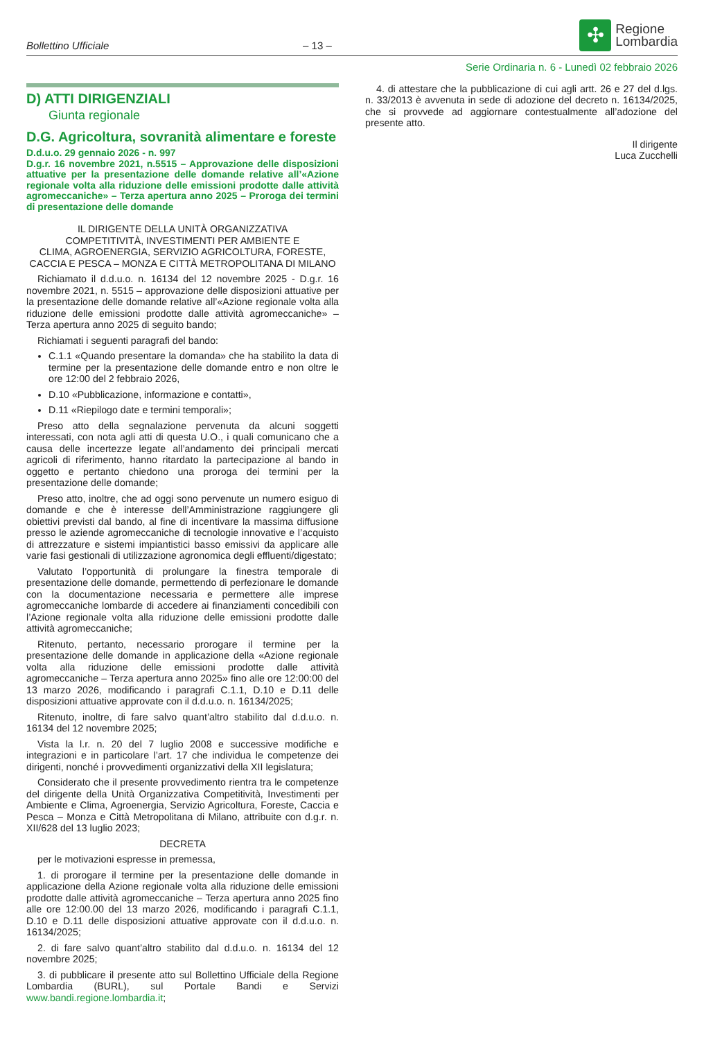Bollettino Ufficiale
– 13 –
✣
Regione
Lombardia
Serie Ordinaria n. 6 - Lunedì 02 febbraio 2026
D) ATTI DIRIGENZIALI
Giunta regionale
D.G. Agricoltura, sovranità alimentare e foreste
D.d.u.o. 29 gennaio 2026 - n. 997
D.g.r. 16 novembre 2021, n.5515 – Approvazione delle disposizioni attuative per la presentazione delle domande relative all’«Azione regionale volta alla riduzione delle emissioni prodotte dalle attività agromeccaniche» – Terza apertura anno 2025 – Proroga dei termini di presentazione delle domande
IL DIRIGENTE DELLA UNITÀ ORGANIZZATIVA
COMPETITIVITÀ, INVESTIMENTI PER AMBIENTE E
CLIMA, AGROENERGIA, SERVIZIO AGRICOLTURA, FORESTE,
CACCIA E PESCA – MONZA E CITTÀ METROPOLITANA DI MILANO
Richiamato il d.d.u.o. n. 16134 del 12 novembre 2025 - D.g.r. 16 novembre 2021, n. 5515 – approvazione delle disposizioni attuative per la presentazione delle domande relative all’«Azione regionale volta alla riduzione delle emissioni prodotte dalle attività agromeccaniche» – Terza apertura anno 2025 di seguito bando;
Richiamati i seguenti paragrafi del bando:
C.1.1 «Quando presentare la domanda» che ha stabilito la data di termine per la presentazione delle domande entro e non oltre le ore 12:00 del 2 febbraio 2026,
D.10 «Pubblicazione, informazione e contatti»,
D.11 «Riepilogo date e termini temporali»;
Preso atto della segnalazione pervenuta da alcuni soggetti interessati, con nota agli atti di questa U.O., i quali comunicano che a causa delle incertezze legate all’andamento dei principali mercati agricoli di riferimento, hanno ritardato la partecipazione al bando in oggetto e pertanto chiedono una proroga dei termini per la presentazione delle domande;
Preso atto, inoltre, che ad oggi sono pervenute un numero esiguo di domande e che è interesse dell’Amministrazione raggiungere gli obiettivi previsti dal bando, al fine di incentivare la massima diffusione presso le aziende agromeccaniche di tecnologie innovative e l’acquisto di attrezzature e sistemi impiantistici basso emissivi da applicare alle varie fasi gestionali di utilizzazione agronomica degli effluenti/digestato;
Valutato l’opportunità di prolungare la finestra temporale di presentazione delle domande, permettendo di perfezionare le domande con la documentazione necessaria e permettere alle imprese agromeccaniche lombarde di accedere ai finanziamenti concedibili con l’Azione regionale volta alla riduzione delle emissioni prodotte dalle attività agromeccaniche;
Ritenuto, pertanto, necessario prorogare il termine per la presentazione delle domande in applicazione della «Azione regionale volta alla riduzione delle emissioni prodotte dalle attività agromeccaniche – Terza apertura anno 2025» fino alle ore 12:00:00 del 13 marzo 2026, modificando i paragrafi C.1.1, D.10 e D.11 delle disposizioni attuative approvate con il d.d.u.o. n. 16134/2025;
Ritenuto, inoltre, di fare salvo quant’altro stabilito dal d.d.u.o. n. 16134 del 12 novembre 2025;
Vista la l.r. n. 20 del 7 luglio 2008 e successive modifiche e integrazioni e in particolare l’art. 17 che individua le competenze dei dirigenti, nonché i provvedimenti organizzativi della XII legislatura;
Considerato che il presente provvedimento rientra tra le competenze del dirigente della Unità Organizzativa Competitività, Investimenti per Ambiente e Clima, Agroenergia, Servizio Agricoltura, Foreste, Caccia e Pesca – Monza e Città Metropolitana di Milano, attribuite con d.g.r. n. XII/628 del 13 luglio 2023;
DECRETA
per le motivazioni espresse in premessa,
1. di prorogare il termine per la presentazione delle domande in applicazione della Azione regionale volta alla riduzione delle emissioni prodotte dalle attività agromeccaniche – Terza apertura anno 2025 fino alle ore 12:00.00 del 13 marzo 2026, modificando i paragrafi C.1.1, D.10 e D.11 delle disposizioni attuative approvate con il d.d.u.o. n. 16134/2025;
2. di fare salvo quant’altro stabilito dal d.d.u.o. n. 16134 del 12 novembre 2025;
3. di pubblicare il presente atto sul Bollettino Ufficiale della Regione Lombardia (BURL), sul Portale Bandi e Servizi www.bandi.regione.lombardia.it;
4. di attestare che la pubblicazione di cui agli artt. 26 e 27 del d.lgs. n. 33/2013 è avvenuta in sede di adozione del decreto n. 16134/2025, che si provvede ad aggiornare contestualmente all’adozione del presente atto.
Il dirigente
Luca Zucchelli